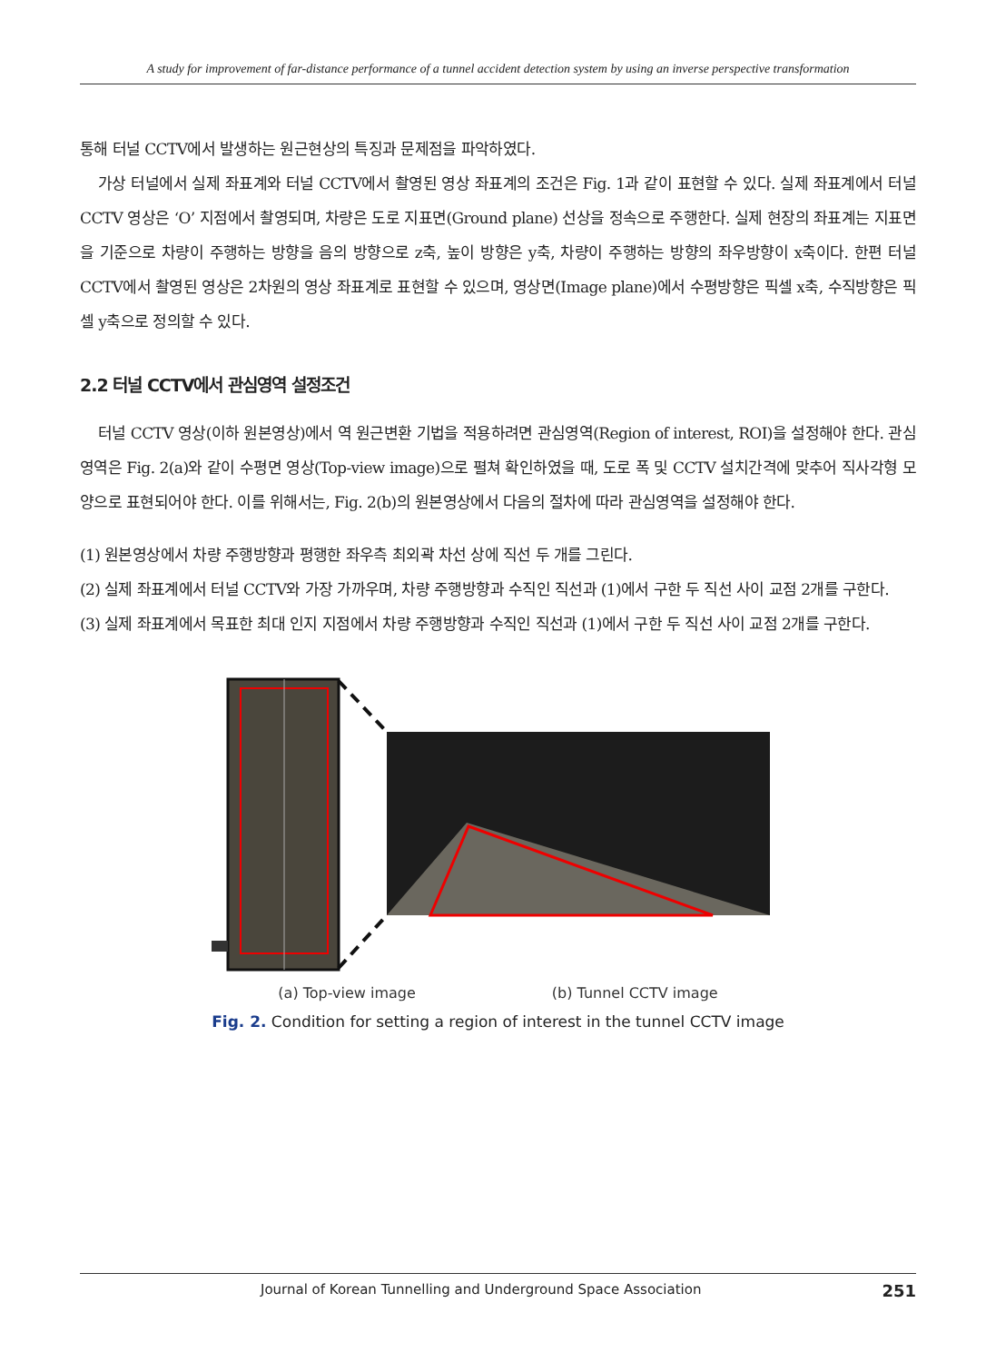A study for improvement of far-distance performance of a tunnel accident detection system by using an inverse perspective transformation
통해 터널 CCTV에서 발생하는 원근현상의 특징과 문제점을 파악하였다.
가상 터널에서 실제 좌표계와 터널 CCTV에서 촬영된 영상 좌표계의 조건은 Fig. 1과 같이 표현할 수 있다. 실제 좌표계에서 터널 CCTV 영상은 ‘O’ 지점에서 촬영되며, 차량은 도로 지표면(Ground plane) 선상을 정속으로 주행한다. 실제 현장의 좌표계는 지표면을 기준으로 차량이 주행하는 방향을 음의 방향으로 z축, 높이 방향은 y축, 차량이 주행하는 방향의 좌우방향이 x축이다. 한편 터널 CCTV에서 촬영된 영상은 2차원의 영상 좌표계로 표현할 수 있으며, 영상면(Image plane)에서 수평방향은 픽셀 x축, 수직방향은 픽셀 y축으로 정의할 수 있다.
2.2 터널 CCTV에서 관심영역 설정조건
터널 CCTV 영상(이하 원본영상)에서 역 원근변환 기법을 적용하려면 관심영역(Region of interest, ROI)을 설정해야 한다. 관심영역은 Fig. 2(a)와 같이 수평면 영상(Top-view image)으로 펼쳐 확인하였을 때, 도로 폭 및 CCTV 설치간격에 맞추어 직사각형 모양으로 표현되어야 한다. 이를 위해서는, Fig. 2(b)의 원본영상에서 다음의 절차에 따라 관심영역을 설정해야 한다.
(1) 원본영상에서 차량 주행방향과 평행한 좌우측 최외곽 차선 상에 직선 두 개를 그린다.
(2) 실제 좌표계에서 터널 CCTV와 가장 가까우며, 차량 주행방향과 수직인 직선과 (1)에서 구한 두 직선 사이 교점 2개를 구한다.
(3) 실제 좌표계에서 목표한 최대 인지 지점에서 차량 주행방향과 수직인 직선과 (1)에서 구한 두 직선 사이 교점 2개를 구한다.
(a) Top-view image (b) Tunnel CCTV image
Fig. 2. Condition for setting a region of interest in the tunnel CCTV image
Journal of Korean Tunnelling and Underground Space Association 251